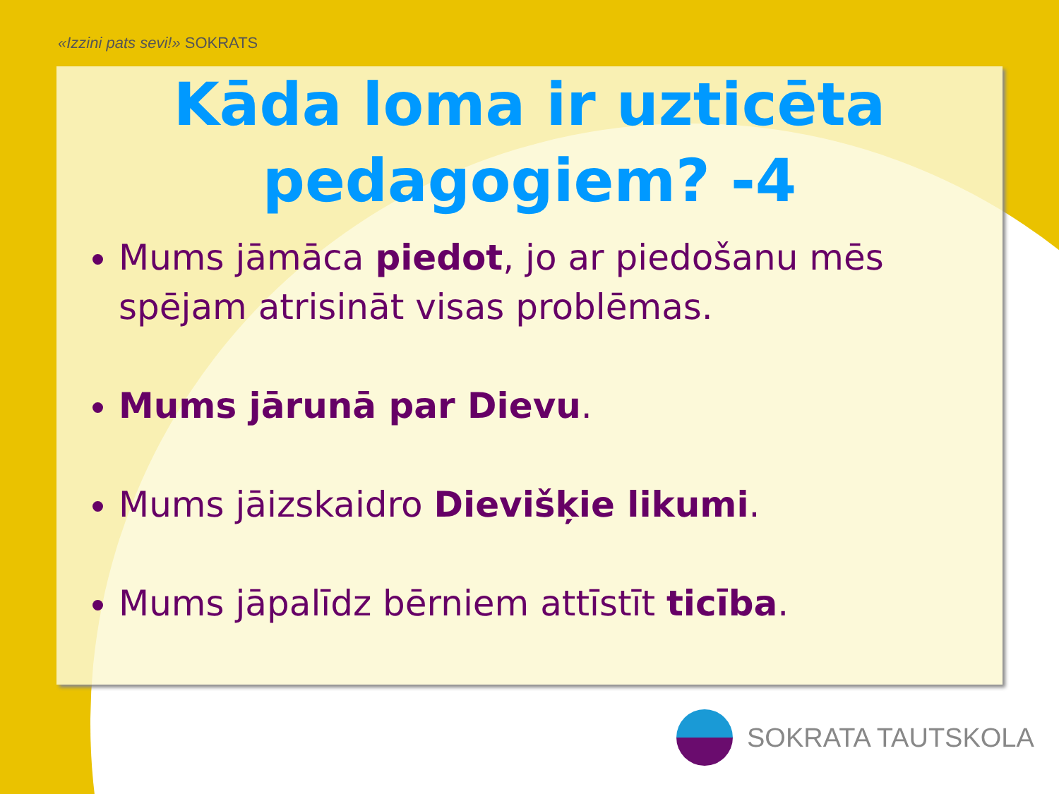«Izzini pats sevi!» SOKRATS
Kāda loma ir uzticēta pedagogiem? -4
Mums jāmāca piedot, jo ar piedošanu mēs spējam atrisināt visas problēmas.
Mums jārunā par Dievu.
Mums jāizskaidro Dievišķie likumi.
Mums jāpalīdz bērniem attīstīt ticība.
SOKRATA TAUTSKOLA